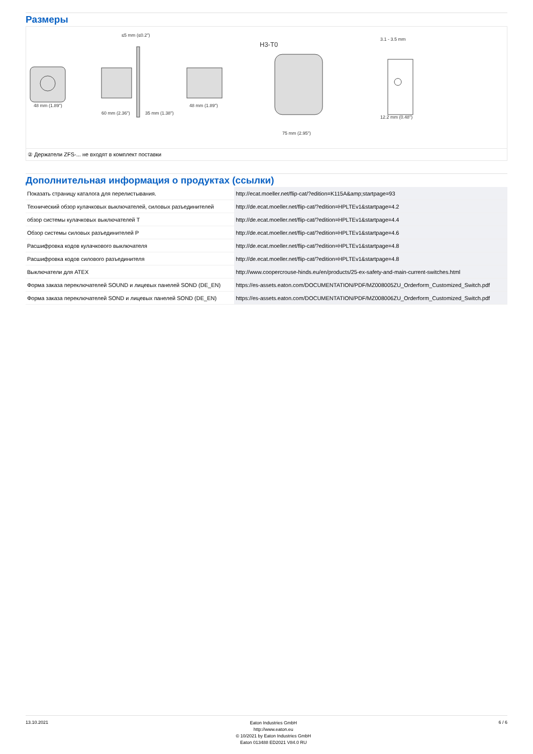Размеры
48 mm (1.89")
≤5 mm (≤0.2")
60 mm (2.36")
35 mm (1.38")
48 mm (1.89")
H3-T0
75 mm (2.95")
3.1 - 3.5 mm
12.2 mm (0.48")
② Держатели ZFS-... не входят в комплект поставки
Дополнительная информация о продуктах (ссылки)
| Показать страницу каталога для перелистывания. | http://ecat.moeller.net/flip-cat/?edition=K115A&amp;startpage=93 |
| Технический обзор кулачковых выключателей, силовых разъединителей | http://de.ecat.moeller.net/flip-cat/?edition=HPLTEv1&startpage=4.2 |
| обзор системы кулачковых выключателей T | http://de.ecat.moeller.net/flip-cat/?edition=HPLTEv1&startpage=4.4 |
| Обзор системы силовых разъединителей P | http://de.ecat.moeller.net/flip-cat/?edition=HPLTEv1&startpage=4.6 |
| Расшифровка кодов кулачкового выключателя | http://de.ecat.moeller.net/flip-cat/?edition=HPLTEv1&startpage=4.8 |
| Расшифровка кодов силового разъединителя | http://de.ecat.moeller.net/flip-cat/?edition=HPLTEv1&startpage=4.8 |
| Выключатели для ATEX | http://www.coopercrouse-hinds.eu/en/products/25-ex-safety-and-main-current-switches.html |
| Форма заказа переключателей SOUND и лицевых панелей SOND (DE_EN) | https://es-assets.eaton.com/DOCUMENTATION/PDF/MZ008005ZU_Orderform_Customized_Switch.pdf |
| Форма заказа переключателей SOND и лицевых панелей SOND (DE_EN) | https://es-assets.eaton.com/DOCUMENTATION/PDF/MZ008006ZU_Orderform_Customized_Switch.pdf |
13.10.2021
Eaton Industries GmbH
http://www.eaton.eu
© 10/2021 by Eaton Industries GmbH
Eaton 013488 ED2021 V84.0 RU
6 / 6